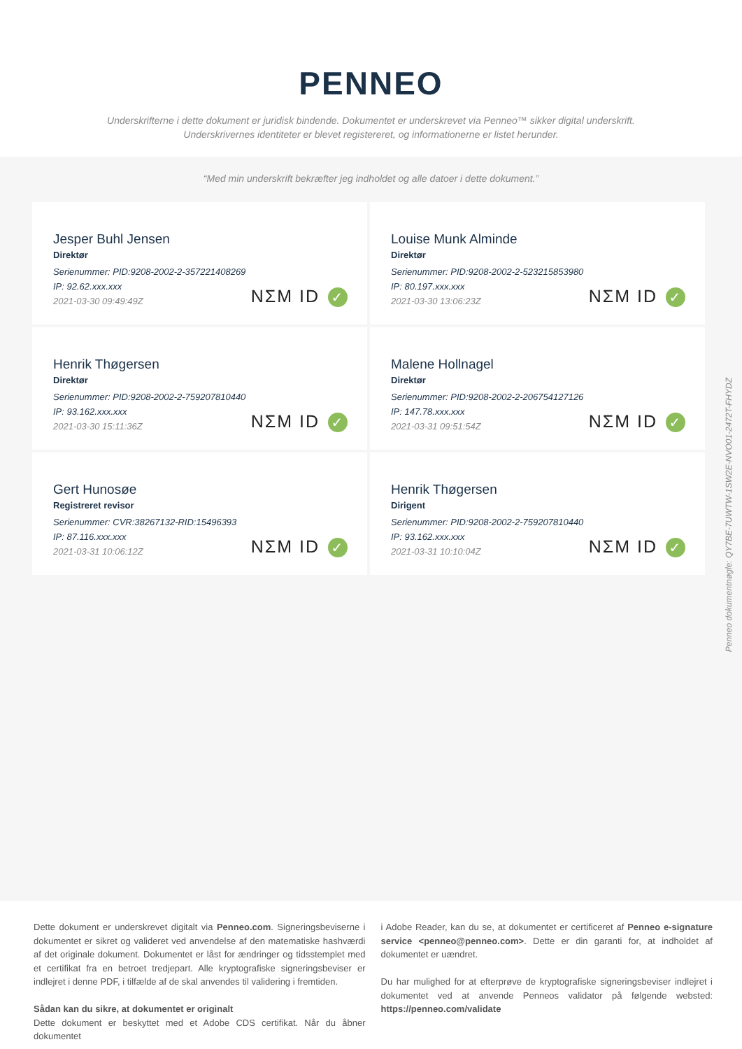PENNEO
Underskrifterne i dette dokument er juridisk bindende. Dokumentet er underskrevet via Penneo™ sikker digital underskrift.
Underskrivernes identiteter er blevet registereret, og informationerne er listet herunder.
“Med min underskrift bekræfter jeg indholdet og alle datoer i dette dokument.”
Jesper Buhl Jensen
Direktør
Serienummer: PID:9208-2002-2-357221408269
IP: 92.62.xxx.xxx
2021-03-30 09:49:49Z
NΣM ID ✓
Louise Munk Alminde
Direktør
Serienummer: PID:9208-2002-2-523215853980
IP: 80.197.xxx.xxx
2021-03-30 13:06:23Z
NΣM ID ✓
Henrik Thøgersen
Direktør
Serienummer: PID:9208-2002-2-759207810440
IP: 93.162.xxx.xxx
2021-03-30 15:11:36Z
NΣM ID ✓
Malene Hollnagel
Direktør
Serienummer: PID:9208-2002-2-206754127126
IP: 147.78.xxx.xxx
2021-03-31 09:51:54Z
NΣM ID ✓
Gert Hunosøe
Registreret revisor
Serienummer: CVR:38267132-RID:15496393
IP: 87.116.xxx.xxx
2021-03-31 10:06:12Z
NΣM ID ✓
Henrik Thøgersen
Dirigent
Serienummer: PID:9208-2002-2-759207810440
IP: 93.162.xxx.xxx
2021-03-31 10:10:04Z
NΣM ID ✓
Penneo dokumentnøgle: QY7BE-7UWTW-1SW2E-NVO01-2472T-FHYDZ
Dette dokument er underskrevet digitalt via Penneo.com. Signeringsbeviserne i dokumentet er sikret og valideret ved anvendelse af den matematiske hashværdi af det originale dokument. Dokumentet er låst for ændringer og tidsstemplet med et certifikat fra en betroet tredjepart. Alle kryptografiske signeringsbeviser er indlejret i denne PDF, i tilfælde af de skal anvendes til validering i fremtiden.
Sådan kan du sikre, at dokumentet er originalt
Dette dokument er beskyttet med et Adobe CDS certifikat. Når du åbner dokumentet
i Adobe Reader, kan du se, at dokumentet er certificeret af Penneo e-signature service <penneo@penneo.com>. Dette er din garanti for, at indholdet af dokumentet er uændret.
Du har mulighed for at efterprøve de kryptografiske signeringsbeviser indlejret i dokumentet ved at anvende Penneos validator på følgende websted: https://penneo.com/validate